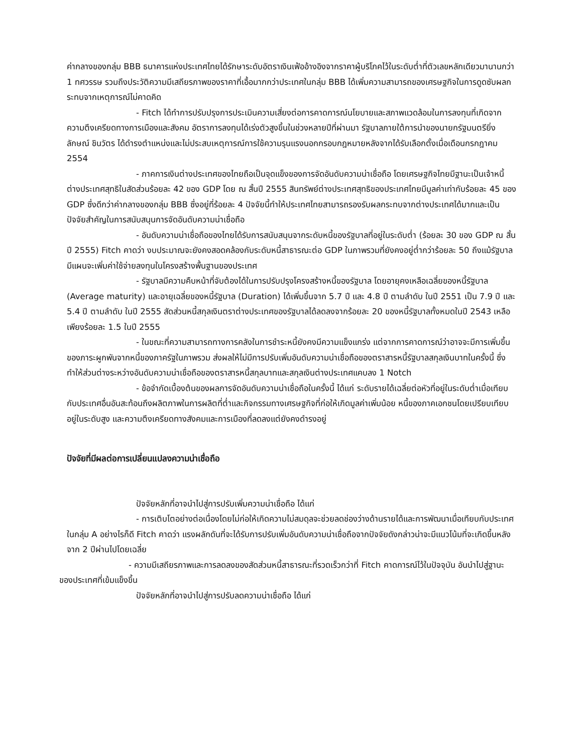ค่ากลางของกลุ่ม BBB ธนาคารแห่งประเทศไทยได้รักษาระดับอัตราเงินเฟ้ออ้างอิงจากราคาผู้บริโภคไว้ในระดับต่ำที่ตัวเลขหลักเดียวมานานกว่า 1 ทศวรรษ รวมถึงประวัติความมีเสถียรภาพของราคาที่เอื้อมากกว่าประเทศในกลุ่ม BBB ได้เพิ่มความสามารถของเศรษฐกิจในการดูดซับผลกระทบจากเหตุการณ์ไม่คาดคิด
- Fitch ได้ทำการปรับปรุงการประเมินความเสี่ยงต่อการคาดการณ์นโยบายและสภาพแวดล้อมในการลงทุนที่เกิดจากความตึงเครียดทางการเมืองและสังคม อัตราการลงทุนได้เร่งตัวสูงขึ้นในช่วงหลายปีที่ผ่านมา รัฐบาลภายใต้การนำของนายกรัฐมนตรียิ่งลักษณ์ ชินวัตร ได้ดำรงตำแหน่งและไม่ประสบเหตุการณ์การใช้ความรุนแรงนอกกรอบกฎหมายหลังจากได้รับเลือกตั้งเมื่อเดือนกรกฎาคม 2554
- ภาคการเงินต่างประเทศของไทยถือเป็นจุดแข็งของการจัดอันดับความน่าเชื่อถือ โดยเศรษฐกิจไทยมีฐานะเป็นเจ้าหนี้ต่างประเทศสุทธิในสัดส่วนร้อยละ 42 ของ GDP โดย ณ สิ้นปี 2555 สินทรัพย์ต่างประเทศสุทธิของประเทศไทยมีมูลค่าเท่ากับร้อยละ 45 ของ GDP ซึ่งดีกว่าค่ากลางของกลุ่ม BBB ซึ่งอยู่ที่ร้อยละ 4 ปัจจัยนี้ทำให้ประเทศไทยสามารถรองรับผลกระทบจากต่างประเทศได้มากและเป็นปัจจัยสำคัญในการสนับสนุนการจัดอันดับความน่าเชื่อถือ
- อันดับความน่าเชื่อถือของไทยได้รับการสนับสนุนจากระดับหนี้ของรัฐบาลที่อยู่ในระดับต่ำ (ร้อยละ 30 ของ GDP ณ สิ้นปี 2555) Fitch คาดว่า งบประมาณจะยังคงสอดคล้องกับระดับหนี้สาธารณะต่อ GDP ในภาพรวมที่ยังคงอยู่ต่ำกว่าร้อยละ 50 ถึงแม้รัฐบาลมีแผนจะเพิ่มค่าใช้จ่ายลงทุนในโครงสร้างพื้นฐานของประเทศ
- รัฐบาลมีความคืบหน้าที่จับต้องได้ในการปรับปรุงโครงสร้างหนี้ของรัฐบาล โดยอายุคงเหลือเฉลี่ยของหนี้รัฐบาล (Average maturity) และอายุเฉลี่ยของหนี้รัฐบาล (Duration) ได้เพิ่มขึ้นจาก 5.7 ปี และ 4.8 ปี ตามลำดับ ในปี 2551 เป็น 7.9 ปี และ 5.4 ปี ตามลำดับ ในปี 2555 สัดส่วนหนี้สกุลเงินตราต่างประเทศของรัฐบาลได้ลดลงจากร้อยละ 20 ของหนี้รัฐบาลทั้งหมดในปี 2543 เหลือเพียงร้อยละ 1.5 ในปี 2555
- ในขณะที่ความสามารถทางการคลังในการชำระหนี้ยังคงมีความแข็งแกร่ง แต่จากการคาดการณ์ว่าอาจจะมีการเพิ่มขึ้นของภาระผูกพันจากหนี้ของภาครัฐในภาพรวม ส่งผลให้ไม่มีการปรับเพิ่มอันดับความน่าเชื่อถือของตราสารหนี้รัฐบาลสกุลเงินบาทในครั้งนี้ ซึ่งทำให้ส่วนต่างระหว่างอันดับความน่าเชื่อถือของตราสารหนี้สกุลบาทและสกุลเงินต่างประเทศแคบลง 1 Notch
- ข้อจำกัดเบื้องต้นของผลการจัดอันดับความน่าเชื่อถือในครั้งนี้ ได้แก่ ระดับรายได้เฉลี่ยต่อหัวที่อยู่ในระดับต่ำเมื่อเทียบกับประเทศอื่นอันสะท้อนถึงผลิตภาพในการผลิตที่ต่ำและกิจกรรมทางเศรษฐกิจที่ก่อให้เกิดมูลค่าเพิ่มน้อย หนี้ของภาคเอกชนโดยเปรียบเทียบอยู่ในระดับสูง และความตึงเครียดทางสังคมและการเมืองที่ลดลงแต่ยังคงดำรงอยู่
ปัจจัยที่มีผลต่อการเปลี่ยนแปลงความน่าเชื่อถือ
ปัจจัยหลักที่อาจนำไปสู่การปรับเพิ่มความน่าเชื่อถือ ได้แก่
- การเติบโตอย่างต่อเนื่องโดยไม่ก่อให้เกิดความไม่สมดุลจะช่วยลดช่องว่างด้านรายได้และการพัฒนาเมื่อเทียบกับประเทศในกลุ่ม A อย่างไรก็ดี Fitch คาดว่า แรงผลักดันที่จะได้รับการปรับเพิ่มอันดับความน่าเชื่อถือจากปัจจัยดังกล่าวน่าจะมีแนวโน้มที่จะเกิดขึ้นหลังจาก 2 ปีผ่านไปโดยเฉลี่ย
- ความมีเสถียรภาพและการลดลงของสัดส่วนหนี้สาธารณะที่รวดเร็วกว่าที่ Fitch คาดการณ์ไว้ในปัจจุบัน อันนำไปสู่ฐานะของประเทศที่เข้มแข็งขึ้น
ปัจจัยหลักที่อาจนำไปสู่การปรับลดความน่าเชื่อถือ ได้แก่